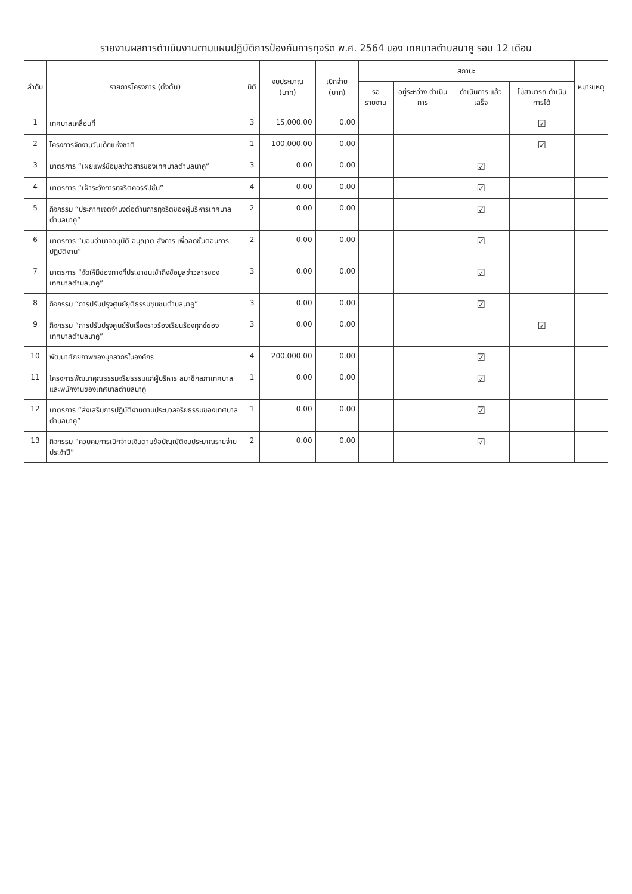รายงานผลการดำเนินงานตามแผนปฏิบัติการป้องกันการทุจริต พ.ศ. 2564 ของ เทศบาลตำบลนาคู รอบ 12 เดือน
| ลำดับ | รายการโครงการ (ตั้งต้น) | มิติ | งบประมาณ (บาท) | เบิกจ่าย (บาท) | สถานะ | | | | หมายเหตุ |
| --- | --- | --- | --- | --- | --- | --- | --- | --- | --- |
| | | | | | รอรายงาน | อยู่ระหว่าง ดำเนินการ | ดำเนินการ แล้วเสร็จ | ไม่สามารถ ดำเนินการได้ | |
| 1 | เทศบาลเคลื่อนที่ | 3 | 15,000.00 | 0.00 | | | | ☑ | |
| 2 | โครงการจัดงานวันเด็กแห่งชาติ | 1 | 100,000.00 | 0.00 | | | | ☑ | |
| 3 | มาตรการ “เผยแพร่ข้อมูลข่าวสารของเทศบาลตำบลนาคู” | 3 | 0.00 | 0.00 | | | ☑ | | |
| 4 | มาตรการ “เฝ้าระวังการทุจริตคอร์รัปชั่น” | 4 | 0.00 | 0.00 | | | ☑ | | |
| 5 | กิจกรรม “ประกาศเจตจำนงต่อต้านการทุจริตของผู้บริหารเทศบาลตำบลนาคู” | 2 | 0.00 | 0.00 | | | ☑ | | |
| 6 | มาตรการ “มอบอำนาจอนุมัติ อนุญาต สั่งการ เพื่อลดขั้นตอนการปฏิบัติงาน” | 2 | 0.00 | 0.00 | | | ☑ | | |
| 7 | มาตรการ “จัดให้มีช่องทางที่ประชาชนเข้าถึงข้อมูลข่าวสารของเทศบาลตำบลนาคู” | 3 | 0.00 | 0.00 | | | ☑ | | |
| 8 | กิจกรรม “การปรับปรุงศูนย์ยุติธรรมชุมชนตำบลนาคู” | 3 | 0.00 | 0.00 | | | ☑ | | |
| 9 | กิจกรรม “การปรับปรุงศูนย์รับเรื่องราวร้องเรียนร้องทุกข์ของเทศบาลตำบลนาคู” | 3 | 0.00 | 0.00 | | | | ☑ | |
| 10 | พัฒนาศักยภาพของบุคลากรในองค์กร | 4 | 200,000.00 | 0.00 | | | ☑ | | |
| 11 | โครงการพัฒนาคุณธรรมจริยธรรมแก่ผู้บริหาร สมาชิกสภาเทศบาล และพนักงานของเทศบาลตำบลนาคู | 1 | 0.00 | 0.00 | | | ☑ | | |
| 12 | มาตรการ “ส่งเสริมการปฏิบัติงานตามประมวลจริยธรรมของเทศบาลตำบลนาคู” | 1 | 0.00 | 0.00 | | | ☑ | | |
| 13 | กิจกรรม “ควบคุมการเบิกจ่ายเงินตามข้อบัญญัติงบประมาณรายจ่ายประจำปี” | 2 | 0.00 | 0.00 | | | ☑ | | |